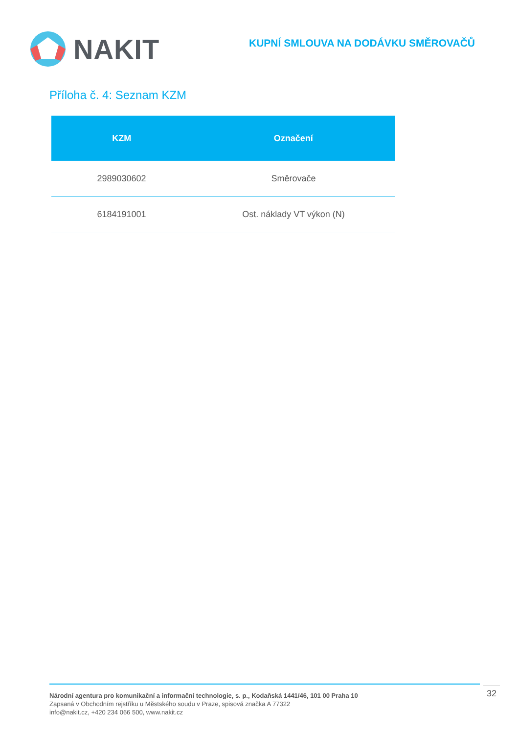NAKIT
KUPNÍ SMLOUVA NA DODÁVKU SMĚROVAČŮ
Příloha č. 4: Seznam KZM
| KZM | Označení |
| --- | --- |
| 2989030602 | Směrovače |
| 6184191001 | Ost. náklady VT výkon (N) |
Národní agentura pro komunikační a informační technologie, s. p., Kodaňská 1441/46, 101 00 Praha 10
Zapsaná v Obchodním rejstříku u Městského soudu v Praze, spisová značka A 77322
info@nakit.cz, +420 234 066 500, www.nakit.cz
32